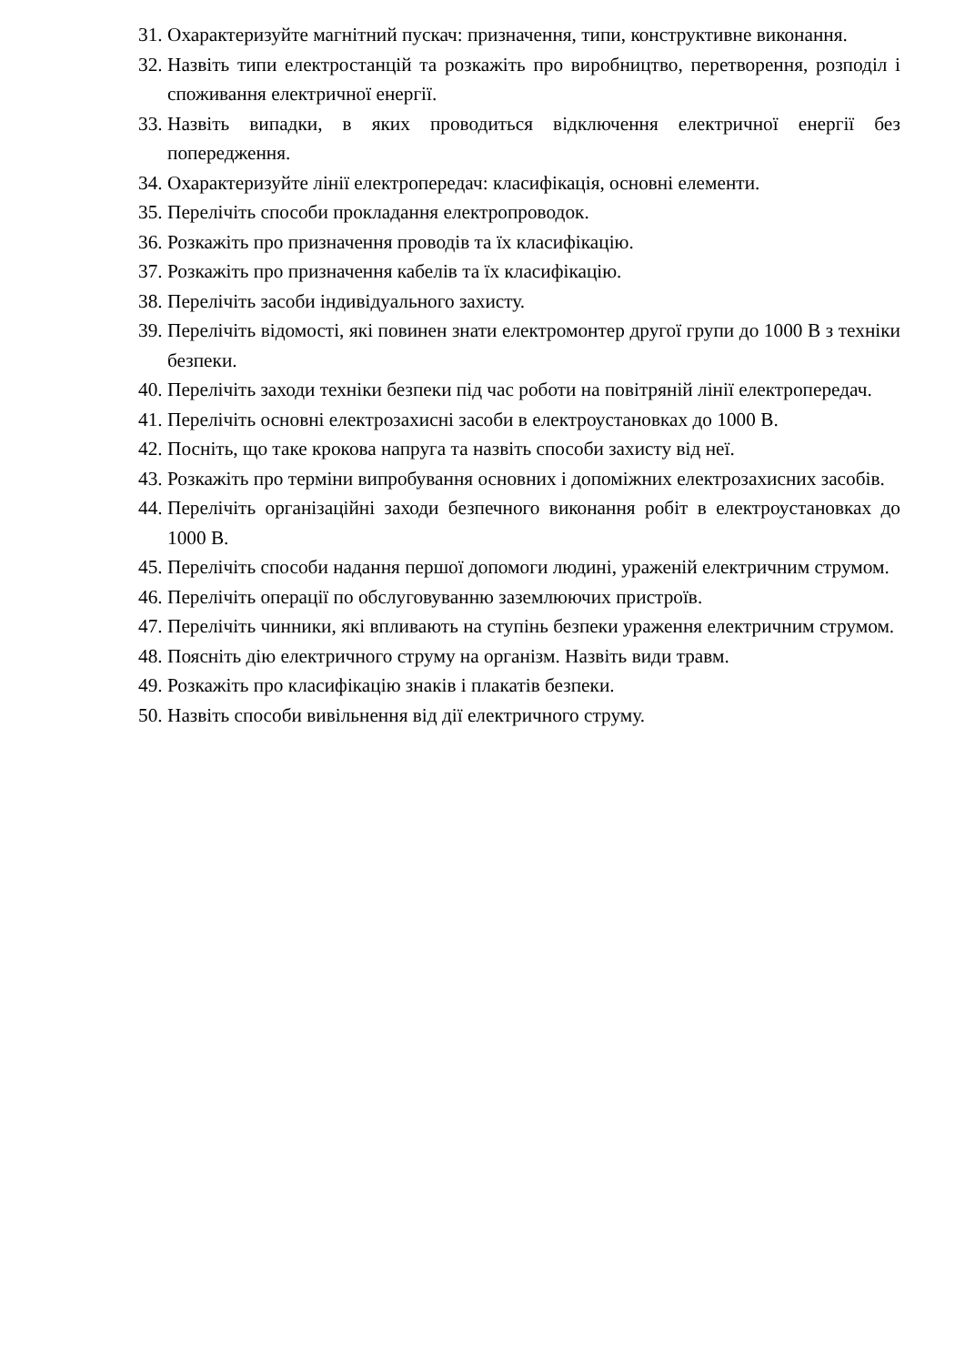31. Охарактеризуйте магнітний пускач: призначення, типи, конструктивне виконання.
32. Назвіть типи електростанцій та розкажіть про виробництво, перетворення, розподіл і споживання електричної енергії.
33. Назвіть випадки, в яких проводиться відключення електричної енергії без попередження.
34. Охарактеризуйте лінії електропередач: класифікація, основні елементи.
35. Перелічіть способи прокладання електропроводок.
36. Розкажіть про призначення проводів та їх класифікацію.
37. Розкажіть про призначення кабелів та їх класифікацію.
38. Перелічіть засоби індивідуального захисту.
39. Перелічіть відомості, які повинен знати електромонтер другої групи до 1000 В з техніки безпеки.
40. Перелічіть заходи техніки безпеки під час роботи на повітряній лінії електропередач.
41. Перелічіть основні електрозахисні засоби в електроустановках до 1000 В.
42. Посніть, що таке крокова напруга та назвіть способи захисту від неї.
43. Розкажіть про терміни випробування основних і допоміжних електрозахисних засобів.
44. Перелічіть організаційні заходи безпечного виконання робіт в електроустановках до 1000 В.
45. Перелічіть способи надання першої допомоги людині, ураженій електричним струмом.
46. Перелічіть операції по обслуговуванню заземлюючих пристроїв.
47. Перелічіть чинники, які впливають на ступінь безпеки ураження електричним струмом.
48. Поясніть дію електричного струму на організм. Назвіть види травм.
49. Розкажіть про класифікацію знаків і плакатів безпеки.
50. Назвіть способи вивільнення від дії електричного струму.